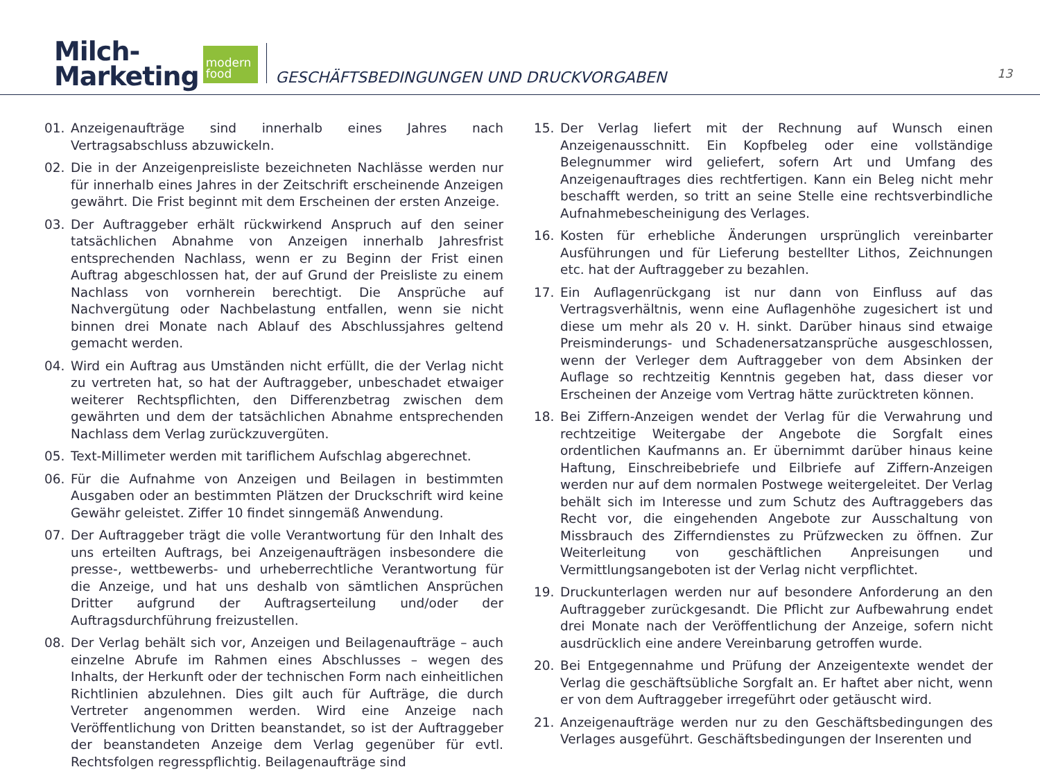Milch-
Marketing
modern
food
GESCHÄFTSBEDINGUNGEN UND DRUCKVORGABEN
13
01. Anzeigenaufträge sind innerhalb eines Jahres nach Vertragsabschluss abzuwickeln.
02. Die in der Anzeigenpreisliste bezeichneten Nachlässe werden nur für innerhalb eines Jahres in der Zeitschrift erscheinende Anzeigen gewährt. Die Frist beginnt mit dem Erscheinen der ersten Anzeige.
03. Der Auftraggeber erhält rückwirkend Anspruch auf den seiner tatsächlichen Abnahme von Anzeigen innerhalb Jahresfrist entsprechenden Nachlass, wenn er zu Beginn der Frist einen Auftrag abgeschlossen hat, der auf Grund der Preisliste zu einem Nachlass von vornherein berechtigt. Die Ansprüche auf Nachvergütung oder Nachbelastung entfallen, wenn sie nicht binnen drei Monate nach Ablauf des Abschlussjahres geltend gemacht werden.
04. Wird ein Auftrag aus Umständen nicht erfüllt, die der Verlag nicht zu vertreten hat, so hat der Auftraggeber, unbeschadet etwaiger weiterer Rechtspflichten, den Differenzbetrag zwischen dem gewährten und dem der tatsächlichen Abnahme entsprechenden Nachlass dem Verlag zurückzuvergüten.
05. Text-Millimeter werden mit tariflichem Aufschlag abgerechnet.
06. Für die Aufnahme von Anzeigen und Beilagen in bestimmten Ausgaben oder an bestimmten Plätzen der Druckschrift wird keine Gewähr geleistet. Ziffer 10 findet sinngemäß Anwendung.
07. Der Auftraggeber trägt die volle Verantwortung für den Inhalt des uns erteilten Auftrags, bei Anzeigenaufträgen insbesondere die presse-, wettbewerbs- und urheberrechtliche Verantwortung für die Anzeige, und hat uns deshalb von sämtlichen Ansprüchen Dritter aufgrund der Auftragserteilung und/oder der Auftragsdurchführung freizustellen.
08. Der Verlag behält sich vor, Anzeigen und Beilagenaufträge – auch einzelne Abrufe im Rahmen eines Abschlusses – wegen des Inhalts, der Herkunft oder der technischen Form nach einheitlichen Richtlinien abzulehnen. Dies gilt auch für Aufträge, die durch Vertreter angenommen werden. Wird eine Anzeige nach Veröffentlichung von Dritten beanstandet, so ist der Auftraggeber der beanstandeten Anzeige dem Verlag gegenüber für evtl. Rechtsfolgen regresspflichtig. Beilagenaufträge sind
15. Der Verlag liefert mit der Rechnung auf Wunsch einen Anzeigenausschnitt. Ein Kopfbeleg oder eine vollständige Belegnummer wird geliefert, sofern Art und Umfang des Anzeigenauftrages dies rechtfertigen. Kann ein Beleg nicht mehr beschafft werden, so tritt an seine Stelle eine rechtsverbindliche Aufnahmebescheinigung des Verlages.
16. Kosten für erhebliche Änderungen ursprünglich vereinbarter Ausführungen und für Lieferung bestellter Lithos, Zeichnungen etc. hat der Auftraggeber zu bezahlen.
17. Ein Auflagenrückgang ist nur dann von Einfluss auf das Vertragsverhältnis, wenn eine Auflagenhöhe zugesichert ist und diese um mehr als 20 v. H. sinkt. Darüber hinaus sind etwaige Preisminderungs- und Schadenersatzansprüche ausgeschlossen, wenn der Verleger dem Auftraggeber von dem Absinken der Auflage so rechtzeitig Kenntnis gegeben hat, dass dieser vor Erscheinen der Anzeige vom Vertrag hätte zurücktreten können.
18. Bei Ziffern-Anzeigen wendet der Verlag für die Verwahrung und rechtzeitige Weitergabe der Angebote die Sorgfalt eines ordentlichen Kaufmanns an. Er übernimmt darüber hinaus keine Haftung, Einschreibebriefe und Eilbriefe auf Ziffern-Anzeigen werden nur auf dem normalen Postwege weitergeleitet. Der Verlag behält sich im Interesse und zum Schutz des Auftraggebers das Recht vor, die eingehenden Angebote zur Ausschaltung von Missbrauch des Zifferndienstes zu Prüfzwecken zu öffnen. Zur Weiterleitung von geschäftlichen Anpreisungen und Vermittlungsangeboten ist der Verlag nicht verpflichtet.
19. Druckunterlagen werden nur auf besondere Anforderung an den Auftraggeber zurückgesandt. Die Pflicht zur Aufbewahrung endet drei Monate nach der Veröffentlichung der Anzeige, sofern nicht ausdrücklich eine andere Vereinbarung getroffen wurde.
20. Bei Entgegennahme und Prüfung der Anzeigentexte wendet der Verlag die geschäftsübliche Sorgfalt an. Er haftet aber nicht, wenn er von dem Auftraggeber irregeführt oder getäuscht wird.
21. Anzeigenaufträge werden nur zu den Geschäftsbedingungen des Verlages ausgeführt. Geschäftsbedingungen der Inserenten und